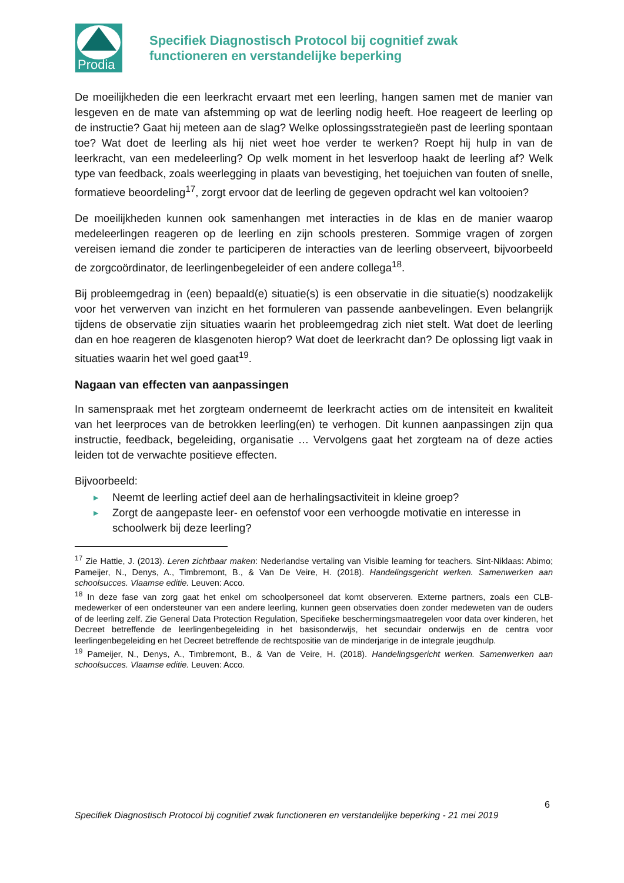Prodia
Specifiek Diagnostisch Protocol bij cognitief zwak
functioneren en verstandelijke beperking
De moeilijkheden die een leerkracht ervaart met een leerling, hangen samen met de manier van lesgeven en de mate van afstemming op wat de leerling nodig heeft. Hoe reageert de leerling op de instructie? Gaat hij meteen aan de slag? Welke oplossingsstrategieën past de leerling spontaan toe? Wat doet de leerling als hij niet weet hoe verder te werken? Roept hij hulp in van de leerkracht, van een medeleerling? Op welk moment in het lesverloop haakt de leerling af? Welk type van feedback, zoals weerlegging in plaats van bevestiging, het toejuichen van fouten of snelle, formatieve beoordeling<sup>17</sup>, zorgt ervoor dat de leerling de gegeven opdracht wel kan voltooien?
De moeilijkheden kunnen ook samenhangen met interacties in de klas en de manier waarop medeleerlingen reageren op de leerling en zijn schools presteren. Sommige vragen of zorgen vereisen iemand die zonder te participeren de interacties van de leerling observeert, bijvoorbeeld de zorgcoördinator, de leerlingenbegeleider of een andere collega<sup>18</sup>.
Bij probleemgedrag in (een) bepaald(e) situatie(s) is een observatie in die situatie(s) noodzakelijk voor het verwerven van inzicht en het formuleren van passende aanbevelingen. Even belangrijk tijdens de observatie zijn situaties waarin het probleemgedrag zich niet stelt. Wat doet de leerling dan en hoe reageren de klasgenoten hierop? Wat doet de leerkracht dan? De oplossing ligt vaak in situaties waarin het wel goed gaat<sup>19</sup>.
Nagaan van effecten van aanpassingen
In samenspraak met het zorgteam onderneemt de leerkracht acties om de intensiteit en kwaliteit van het leerproces van de betrokken leerling(en) te verhogen. Dit kunnen aanpassingen zijn qua instructie, feedback, begeleiding, organisatie … Vervolgens gaat het zorgteam na of deze acties leiden tot de verwachte positieve effecten.
Bijvoorbeeld:
▶ Neemt de leerling actief deel aan de herhalingsactiviteit in kleine groep?
▶ Zorgt de aangepaste leer- en oefenstof voor een verhoogde motivatie en interesse in schoolwerk bij deze leerling?
<sup>17</sup> Zie Hattie, J. (2013). Leren zichtbaar maken: Nederlandse vertaling van Visible learning for teachers. Sint-Niklaas: Abimo; Pameijer, N., Denys, A., Timbremont, B., & Van De Veire, H. (2018). Handelingsgericht werken. Samenwerken aan schoolsucces. Vlaamse editie. Leuven: Acco.
<sup>18</sup> In deze fase van zorg gaat het enkel om schoolpersoneel dat komt observeren. Externe partners, zoals een CLB-medewerker of een ondersteuner van een andere leerling, kunnen geen observaties doen zonder medeweten van de ouders of de leerling zelf. Zie General Data Protection Regulation, Specifieke beschermingsmaatregelen voor data over kinderen, het Decreet betreffende de leerlingenbegeleiding in het basisonderwijs, het secundair onderwijs en de centra voor leerlingenbegeleiding en het Decreet betreffende de rechtspositie van de minderjarige in de integrale jeugdhulp.
<sup>19</sup> Pameijer, N., Denys, A., Timbremont, B., & Van de Veire, H. (2018). Handelingsgericht werken. Samenwerken aan schoolsucces. Vlaamse editie. Leuven: Acco.
6
Specifiek Diagnostisch Protocol bij cognitief zwak functioneren en verstandelijke beperking - 21 mei 2019